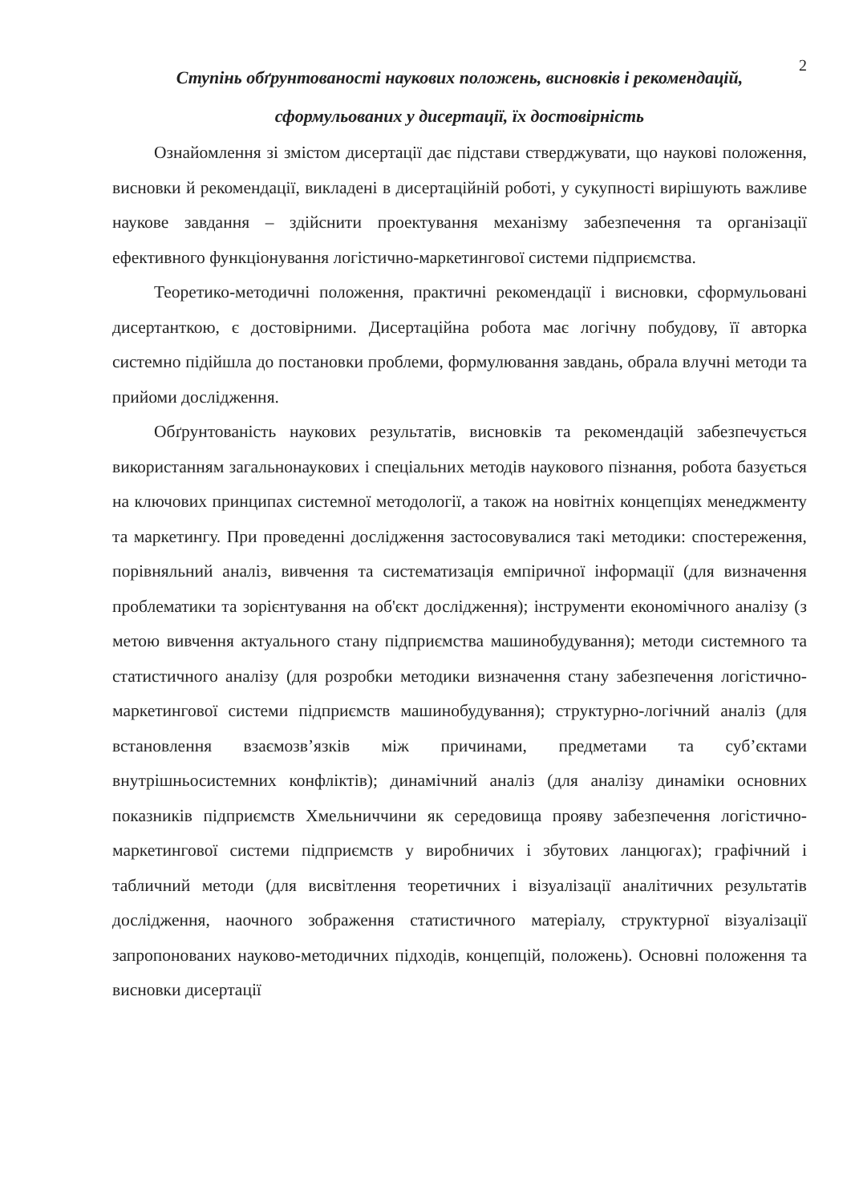2
Ступінь обґрунтованості наукових положень, висновків і рекомендацій,
сформульованих у дисертації, їх достовірність
Ознайомлення зі змістом дисертації дає підстави стверджувати, що наукові положення, висновки й рекомендації, викладені в дисертаційній роботі, у сукупності вирішують важливе наукове завдання – здійснити проектування механізму забезпечення та організації ефективного функціонування логістично-маркетингової системи підприємства.
Теоретико-методичні положення, практичні рекомендації і висновки, сформульовані дисертанткою, є достовірними. Дисертаційна робота має логічну побудову, її авторка системно підійшла до постановки проблеми, формулювання завдань, обрала влучні методи та прийоми дослідження.
Обґрунтованість наукових результатів, висновків та рекомендацій забезпечується використанням загальнонаукових і спеціальних методів наукового пізнання, робота базується на ключових принципах системної методології, а також на новітніх концепціях менеджменту та маркетингу. При проведенні дослідження застосовувалися такі методики: спостереження, порівняльний аналіз, вивчення та систематизація емпіричної інформації (для визначення проблематики та зорієнтування на об'єкт дослідження); інструменти економічного аналізу (з метою вивчення актуального стану підприємства машинобудування); методи системного та статистичного аналізу (для розробки методики визначення стану забезпечення логістично-маркетингової системи підприємств машинобудування); структурно-логічний аналіз (для встановлення взаємозв’язків між причинами, предметами та суб’єктами внутрішньосистемних конфліктів); динамічний аналіз (для аналізу динаміки основних показників підприємств Хмельниччини як середовища прояву забезпечення логістично-маркетингової системи підприємств у виробничих і збутових ланцюгах); графічний і табличний методи (для висвітлення теоретичних і візуалізації аналітичних результатів дослідження, наочного зображення статистичного матеріалу, структурної візуалізації запропонованих науково-методичних підходів, концепцій, положень). Основні положення та висновки дисертації